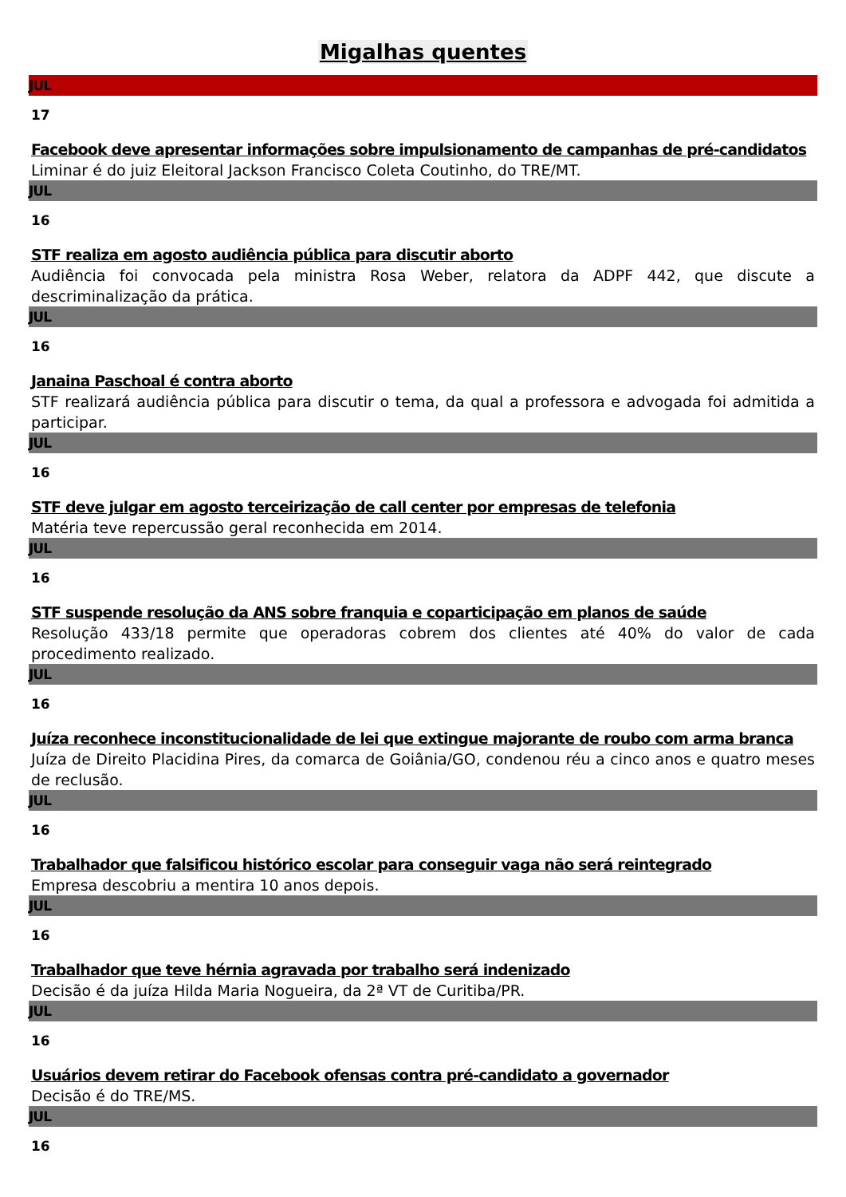Migalhas quentes
JUL
17
Facebook deve apresentar informações sobre impulsionamento de campanhas de pré-candidatos
Liminar é do juiz Eleitoral Jackson Francisco Coleta Coutinho, do TRE/MT.
JUL
16
STF realiza em agosto audiência pública para discutir aborto
Audiência foi convocada pela ministra Rosa Weber, relatora da ADPF 442, que discute a descriminalização da prática.
JUL
16
Janaina Paschoal é contra aborto
STF realizará audiência pública para discutir o tema, da qual a professora e advogada foi admitida a participar.
JUL
16
STF deve julgar em agosto terceirização de call center por empresas de telefonia
Matéria teve repercussão geral reconhecida em 2014.
JUL
16
STF suspende resolução da ANS sobre franquia e coparticipação em planos de saúde
Resolução 433/18 permite que operadoras cobrem dos clientes até 40% do valor de cada procedimento realizado.
JUL
16
Juíza reconhece inconstitucionalidade de lei que extingue majorante de roubo com arma branca
Juíza de Direito Placidina Pires, da comarca de Goiânia/GO, condenou réu a cinco anos e quatro meses de reclusão.
JUL
16
Trabalhador que falsificou histórico escolar para conseguir vaga não será reintegrado
Empresa descobriu a mentira 10 anos depois.
JUL
16
Trabalhador que teve hérnia agravada por trabalho será indenizado
Decisão é da juíza Hilda Maria Nogueira, da 2ª VT de Curitiba/PR.
JUL
16
Usuários devem retirar do Facebook ofensas contra pré-candidato a governador
Decisão é do TRE/MS.
JUL
16